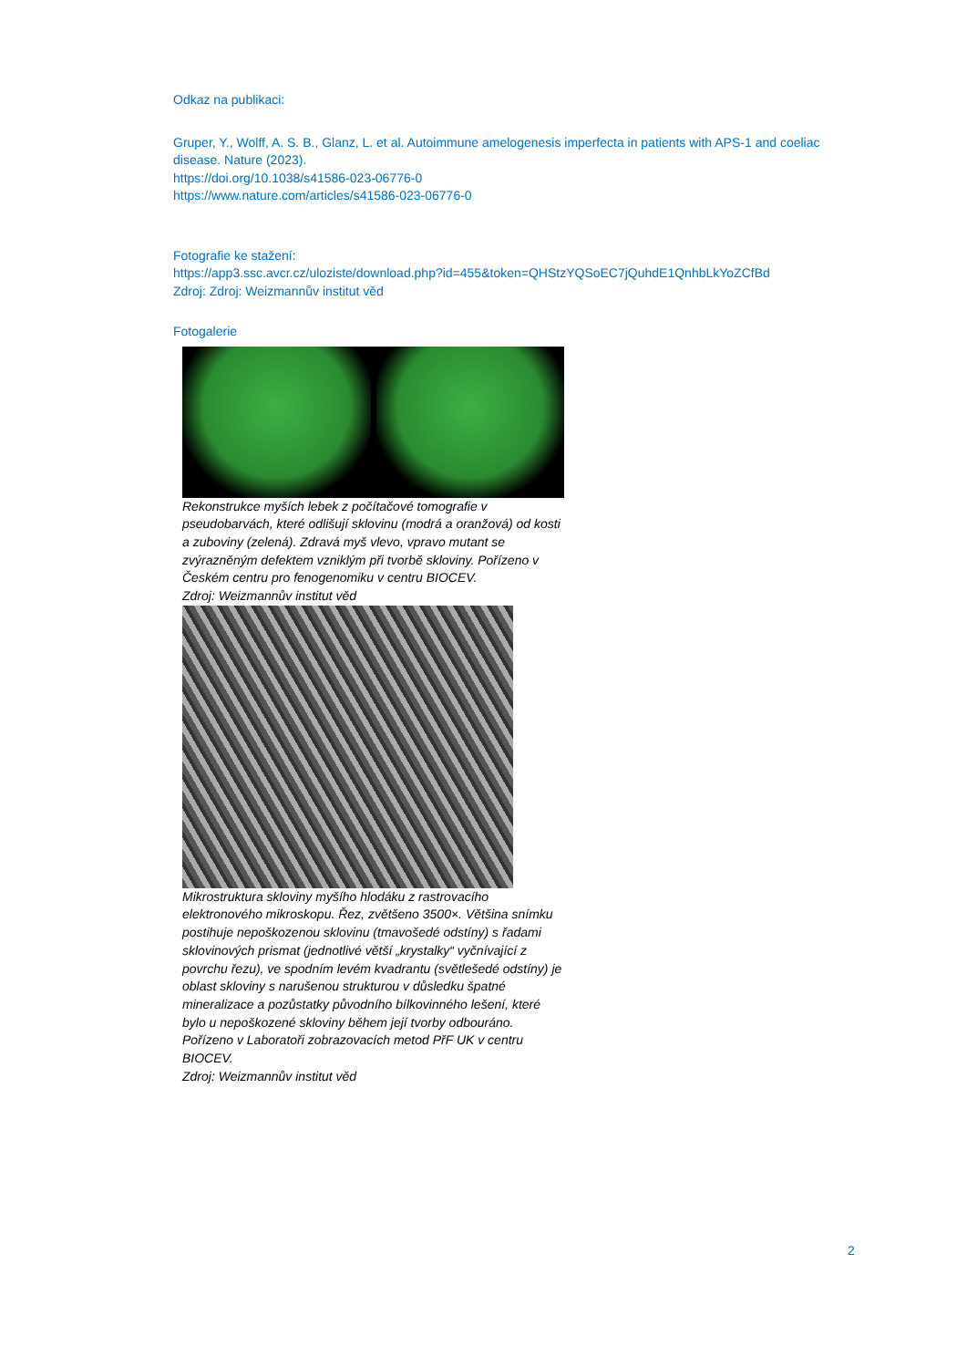Odkaz na publikaci:
Gruper, Y., Wolff, A. S. B., Glanz, L. et al. Autoimmune amelogenesis imperfecta in patients with APS-1 and coeliac disease. Nature (2023).
https://doi.org/10.1038/s41586-023-06776-0
https://www.nature.com/articles/s41586-023-06776-0
Fotografie ke stažení:
https://app3.ssc.avcr.cz/uloziste/download.php?id=455&token=QHStzYQSoEC7jQuhdE1QnhbLkYoZCfBd
Zdroj: Zdroj: Weizmannův institut věd
Fotogalerie
Rekonstrukce myších lebek z počítačové tomografie v pseudobarvách, které odlišují sklovinu (modrá a oranžová) od kosti a zuboviny (zelená). Zdravá myš vlevo, vpravo mutant se zvýrazněným defektem vzniklým při tvorbě skloviny. Pořízeno v Českém centru pro fenogenomiku v centru BIOCEV.
Zdroj: Weizmannův institut věd
Mikrostruktura skloviny myšího hlodáku z rastrovacího elektronového mikroskopu. Řez, zvětšeno 3500×. Většina snímku postihuje nepoškozenou sklovinu (tmavošedé odstíny) s řadami sklovinových prismat (jednotlivé větší „krystalky“ vyčnívající z povrchu řezu), ve spodním levém kvadrantu (světlešedé odstíny) je oblast skloviny s narušenou strukturou v důsledku špatné mineralizace a pozůstatky původního bílkovinného lešení, které bylo u nepoškozené skloviny během její tvorby odbouráno. Pořízeno v Laboratoři zobrazovacích metod PřF UK v centru BIOCEV.
Zdroj: Weizmannův institut věd
2